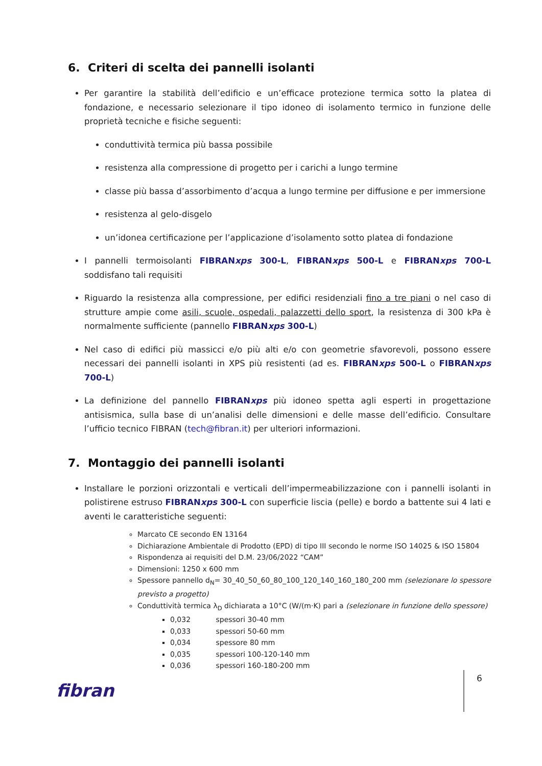6. Criteri di scelta dei pannelli isolanti
Per garantire la stabilità dell’edificio e un’efficace protezione termica sotto la platea di fondazione, e necessario selezionare il tipo idoneo di isolamento termico in funzione delle proprietà tecniche e fisiche seguenti:
conduttività termica più bassa possibile
resistenza alla compressione di progetto per i carichi a lungo termine
classe più bassa d’assorbimento d’acqua a lungo termine per diffusione e per immersione
resistenza al gelo-disgelo
un’idonea certificazione per l’applicazione d’isolamento sotto platea di fondazione
I pannelli termoisolanti FIBRANxps 300-L, FIBRANxps 500-L e FIBRANxps 700-L soddisfano tali requisiti
Riguardo la resistenza alla compressione, per edifici residenziali fino a tre piani o nel caso di strutture ampie come asili, scuole, ospedali, palazzetti dello sport, la resistenza di 300 kPa è normalmente sufficiente (pannello FIBRANxps 300-L)
Nel caso di edifici più massicci e/o più alti e/o con geometrie sfavorevoli, possono essere necessari dei pannelli isolanti in XPS più resistenti (ad es. FIBRANxps 500-L o FIBRANxps 700-L)
La definizione del pannello FIBRANxps più idoneo spetta agli esperti in progettazione antisismica, sulla base di un’analisi delle dimensioni e delle masse dell’edificio. Consultare l’ufficio tecnico FIBRAN (tech@fibran.it) per ulteriori informazioni.
7. Montaggio dei pannelli isolanti
Installare le porzioni orizzontali e verticali dell’impermeabilizzazione con i pannelli isolanti in polistirene estruso FIBRANxps 300-L con superficie liscia (pelle) e bordo a battente sui 4 lati e aventi le caratteristiche seguenti:
Marcato CE secondo EN 13164
Dichiarazione Ambientale di Prodotto (EPD) di tipo III secondo le norme ISO 14025 & ISO 15804
Rispondenza ai requisiti del D.M. 23/06/2022 “CAM”
Dimensioni: 1250 x 600 mm
Spessore pannello d<sub>N</sub>= 30_40_50_60_80_100_120_140_160_180_200 mm (selezionare lo spessore previsto a progetto)
Conduttività termica λ<sub>D</sub> dichiarata a 10°C (W/(m·K) pari a (selezionare in funzione dello spessore)
0,032 spessori 30-40 mm
0,033 spessori 50-60 mm
0,034 spessore 80 mm
0,035 spessori 100-120-140 mm
0,036 spessori 160-180-200 mm
fibran
6